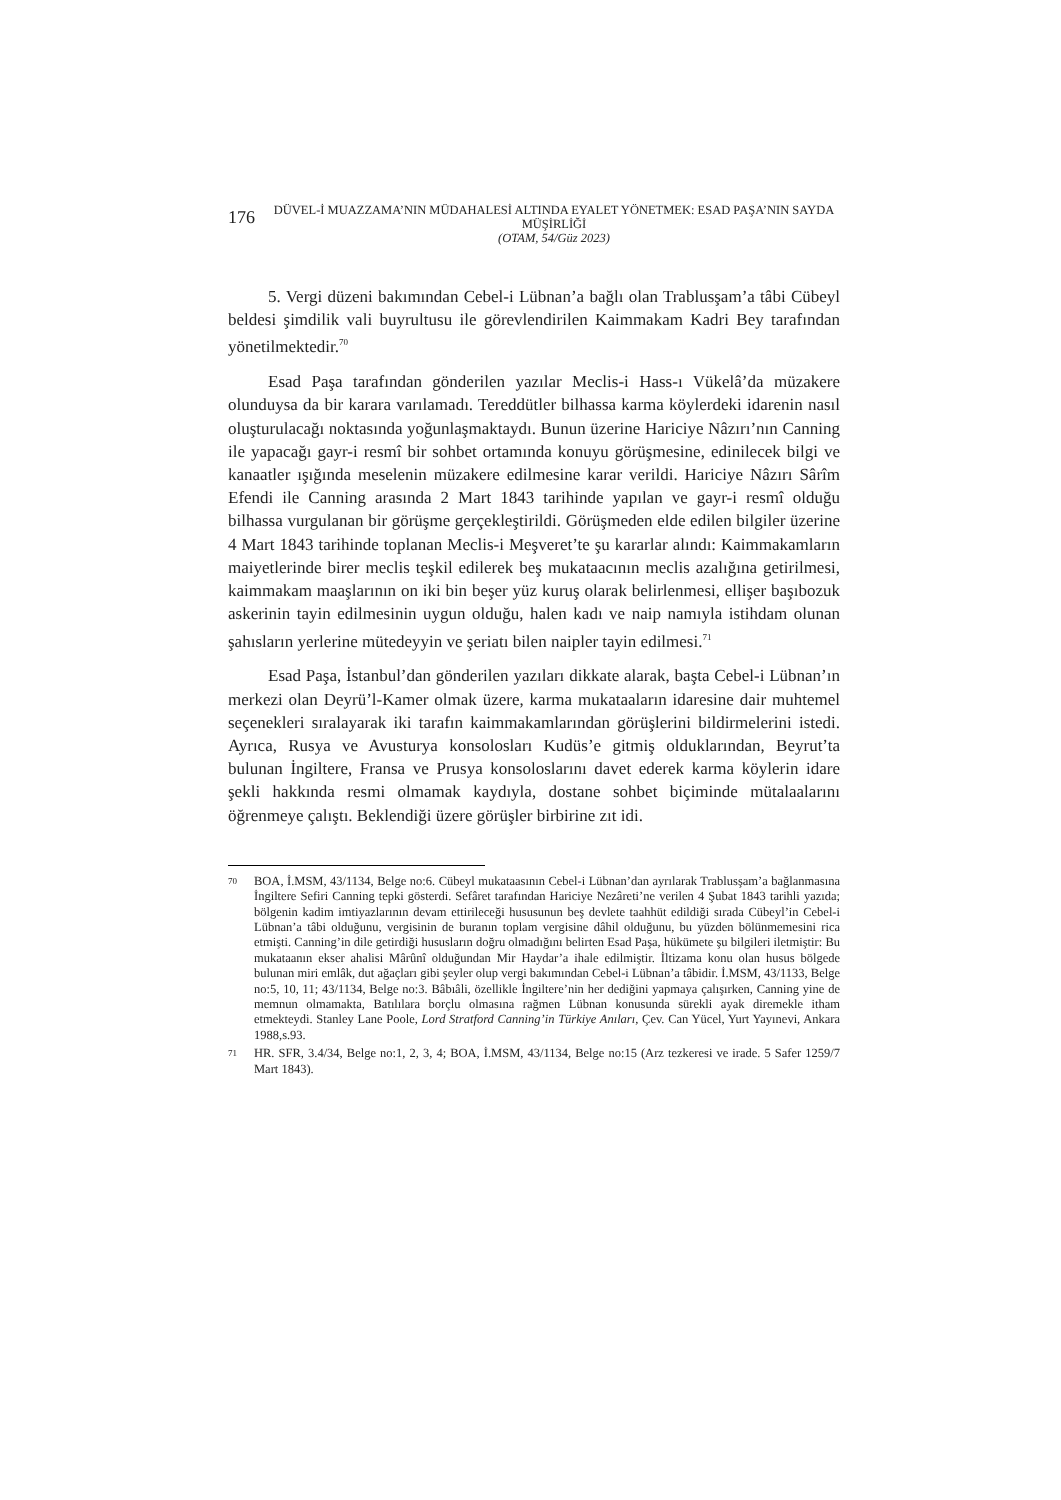176
DÜVEL-İ MUAZZAMA’NIN MÜDAHALESİ ALTINDA EYALET YÖNETMEK: ESAD PAŞA’NIN SAYDA MÜŞİRLİĞİ
(OTAM, 54/Güz 2023)
5. Vergi düzeni bakımından Cebel-i Lübnan’a bağlı olan Trablusşam’a tâbi Cübeyl beldesi şimdilik vali buyrultusu ile görevlendirilen Kaimmakam Kadri Bey tarafından yönetilmektedir.<sup>70</sup>
Esad Paşa tarafından gönderilen yazılar Meclis-i Hass-ı Vükelâ’da müzakere olunduysa da bir karara varılamadı. Tereddütler bilhassa karma köylerdeki idarenin nasıl oluşturulacağı noktasında yoğunlaşmaktaydı. Bunun üzerine Hariciye Nâzırı’nın Canning ile yapacağı gayr-i resmî bir sohbet ortamında konuyu görüşmesine, edinilecek bilgi ve kanaatler ışığında meselenin müzakere edilmesine karar verildi. Hariciye Nâzırı Sârîm Efendi ile Canning arasında 2 Mart 1843 tarihinde yapılan ve gayr-i resmî olduğu bilhassa vurgulanan bir görüşme gerçekleştirildi. Görüşmeden elde edilen bilgiler üzerine 4 Mart 1843 tarihinde toplanan Meclis-i Meşveret’te şu kararlar alındı: Kaimmakamların maiyetlerinde birer meclis teşkil edilerek beş mukataacının meclis azalığına getirilmesi, kaimmakam maaşlarının on iki bin beşer yüz kuruş olarak belirlenmesi, ellişer başıbozuk askerinin tayin edilmesinin uygun olduğu, halen kadı ve naip namıyla istihdam olunan şahısların yerlerine mütedeyyin ve şeriatı bilen naipler tayin edilmesi.<sup>71</sup>
Esad Paşa, İstanbul’dan gönderilen yazıları dikkate alarak, başta Cebel-i Lübnan’ın merkezi olan Deyrü’l-Kamer olmak üzere, karma mukataaların idaresine dair muhtemel seçenekleri sıralayarak iki tarafın kaimmakamlarından görüşlerini bildirmelerini istedi. Ayrıca, Rusya ve Avusturya konsolosları Kudüs’e gitmiş olduklarından, Beyrut’ta bulunan İngiltere, Fransa ve Prusya konsoloslarını davet ederek karma köylerin idare şekli hakkında resmi olmamak kaydıyla, dostane sohbet biçiminde mütalaalarını öğrenmeye çalıştı. Beklendiği üzere görüşler birbirine zıt idi.
70 BOA, İ.MSM, 43/1134, Belge no:6. Cübeyl mukataasının Cebel-i Lübnan’dan ayrılarak Trablusşam’a bağlanmasına İngiltere Sefiri Canning tepki gösterdi. Sefâret tarafından Hariciye Nezâreti’ne verilen 4 Şubat 1843 tarihli yazıda; bölgenin kadim imtiyazlarının devam ettirileceği hususunun beş devlete taahhüt edildiği sırada Cübeyl’in Cebel-i Lübnan’a tâbi olduğunu, vergisinin de buranın toplam vergisine dâhil olduğunu, bu yüzden bölünmemesini rica etmişti. Canning’in dile getirdiği hususların doğru olmadığını belirten Esad Paşa, hükümete şu bilgileri iletmiştir: Bu mukataanın ekser ahalisi Mârûnî olduğundan Mir Haydar’a ihale edilmiştir. İltizama konu olan husus bölgede bulunan miri emlâk, dut ağaçları gibi şeyler olup vergi bakımından Cebel-i Lübnan’a tâbidir. İ.MSM, 43/1133, Belge no:5, 10, 11; 43/1134, Belge no:3. Bâbıâli, özellikle İngiltere’nin her dediğini yapmaya çalışırken, Canning yine de memnun olmamakta, Batılılara borçlu olmasına rağmen Lübnan konusunda sürekli ayak diremekle itham etmekteydi. Stanley Lane Poole, Lord Stratford Canning’in Türkiye Anıları, Çev. Can Yücel, Yurt Yayınevi, Ankara 1988,s.93.
71 HR. SFR, 3.4/34, Belge no:1, 2, 3, 4; BOA, İ.MSM, 43/1134, Belge no:15 (Arz tezkeresi ve irade. 5 Safer 1259/7 Mart 1843).